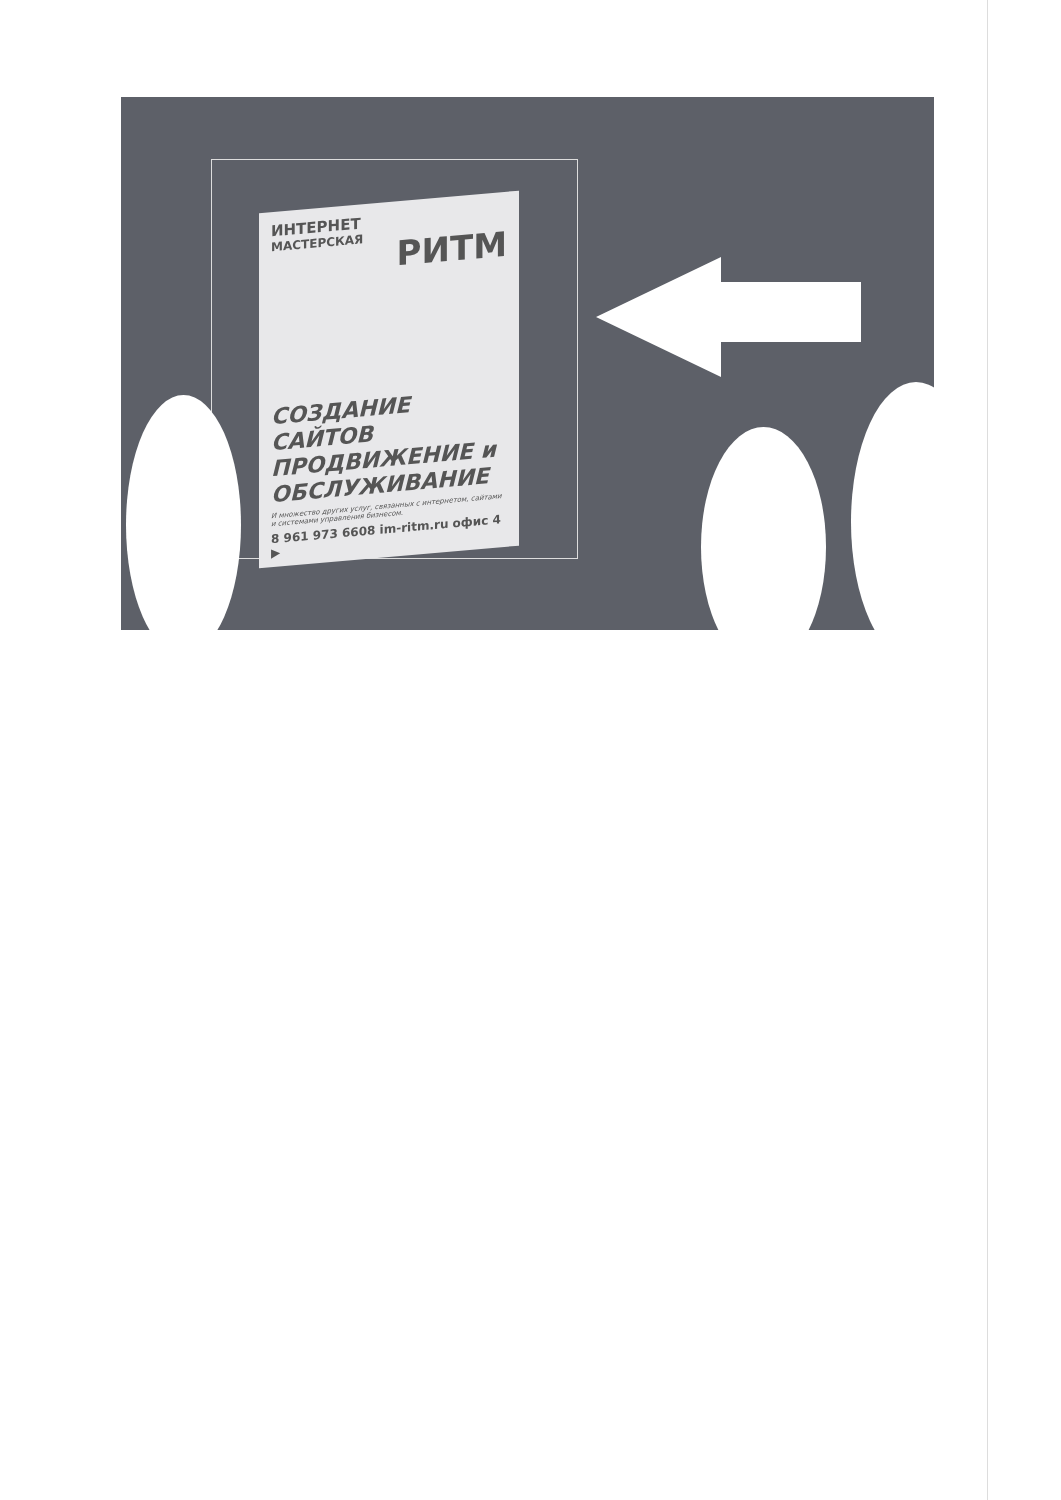ИНТЕРНЕТ
МАСТЕРСКАЯ
РИТМ
СОЗДАНИЕ САЙТОВ ПРОДВИЖЕНИЕ и ОБСЛУЖИВАНИЕ
И множество других услуг, связанных с интернетом, сайтами и системами управления бизнесом.
8 961 973 6608 im-ritm.ru офис 4 ▶